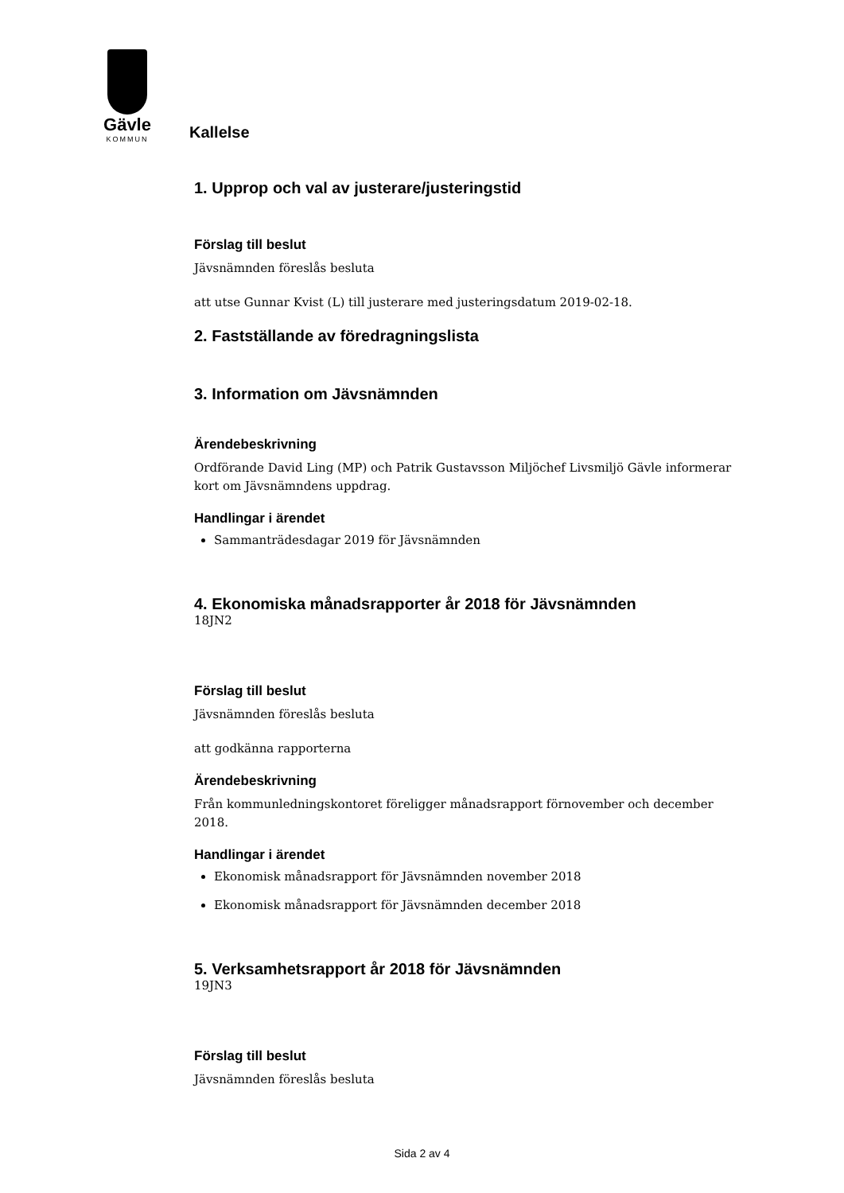Gävle
KOMMUN
Kallelse
1. Upprop och val av justerare/justeringstid
Förslag till beslut
Jävsnämnden föreslås besluta
att utse Gunnar Kvist (L) till justerare med justeringsdatum 2019-02-18.
2. Fastställande av föredragningslista
3. Information om Jävsnämnden
Ärendebeskrivning
Ordförande David Ling (MP) och Patrik Gustavsson Miljöchef Livsmiljö Gävle informerar kort om Jävsnämndens uppdrag.
Handlingar i ärendet
Sammanträdesdagar 2019 för Jävsnämnden
4. Ekonomiska månadsrapporter år 2018 för Jävsnämnden
18JN2
Förslag till beslut
Jävsnämnden föreslås besluta
att godkänna rapporterna
Ärendebeskrivning
Från kommunledningskontoret föreligger månadsrapport förnovember och december 2018.
Handlingar i ärendet
Ekonomisk månadsrapport för Jävsnämnden november 2018
Ekonomisk månadsrapport för Jävsnämnden december 2018
5. Verksamhetsrapport år 2018 för Jävsnämnden
19JN3
Förslag till beslut
Jävsnämnden föreslås besluta
Sida 2 av 4